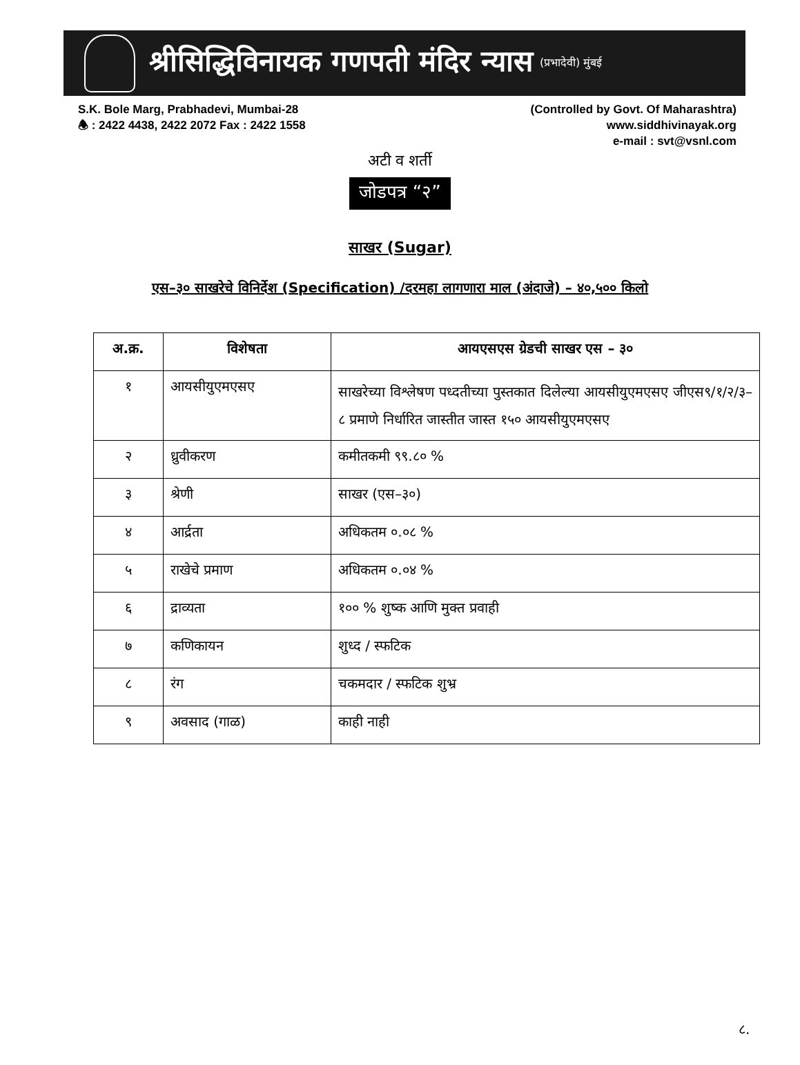श्रीसिद्धिविनायक गणपती मंदिर न्यास
(प्रभादेवी) मुंबई
S.K. Bole Marg, Prabhadevi, Mumbai-28
🕭 : 2422 4438, 2422 2072 Fax : 2422 1558
(Controlled by Govt. Of Maharashtra)
www.siddhivinayak.org
e-mail : svt@vsnl.com
अटी व शर्ती
जोडपत्र “२”
साखर (Sugar)
एस–३० साखरेचे विनिर्देश (Specification) /दरमहा लागणारा माल (अंदाजे) – ४०,५०० किलो
| अ.क्र. | विशेषता | आयएसएस ग्रेडची साखर एस – ३० |
| --- | --- | --- |
| १ | आयसीयुएमएसए | साखरेच्या विश्लेषण पध्दतीच्या पुस्तकात दिलेल्या आयसीयुएमएसए जीएस९/१/२/३–८ प्रमाणे निर्धारित जास्तीत जास्त १५० आयसीयुएमएसए |
| २ | ध्रुवीकरण | कमीतकमी ९९.८० % |
| ३ | श्रेणी | साखर (एस–३०) |
| ४ | आर्द्रता | अधिकतम ०.०८ % |
| ५ | राखेचे प्रमाण | अधिकतम ०.०४ % |
| ६ | द्राव्यता | १०० % शुष्क आणि मुक्त प्रवाही |
| ७ | कणिकायन | शुध्द / स्फटिक |
| ८ | रंग | चकमदार / स्फटिक शुभ्र |
| ९ | अवसाद (गाळ) | काही नाही |
८.